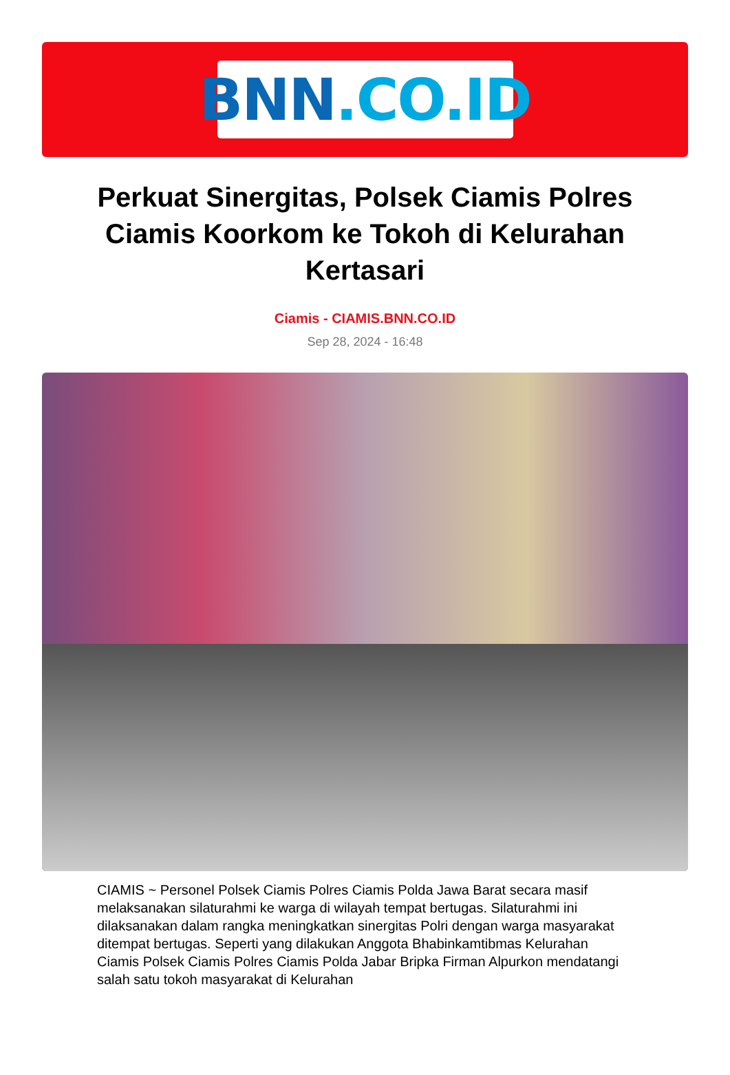BNN.CO.ID
Perkuat Sinergitas, Polsek Ciamis Polres Ciamis Koorkom ke Tokoh di Kelurahan Kertasari
Ciamis - CIAMIS.BNN.CO.ID
Sep 28, 2024 - 16:48
CIAMIS ~ Personel Polsek Ciamis Polres Ciamis Polda Jawa Barat secara masif melaksanakan silaturahmi ke warga di wilayah tempat bertugas. Silaturahmi ini dilaksanakan dalam rangka meningkatkan sinergitas Polri dengan warga masyarakat ditempat bertugas. Seperti yang dilakukan Anggota Bhabinkamtibmas Kelurahan Ciamis Polsek Ciamis Polres Ciamis Polda Jabar Bripka Firman Alpurkon mendatangi salah satu tokoh masyarakat di Kelurahan